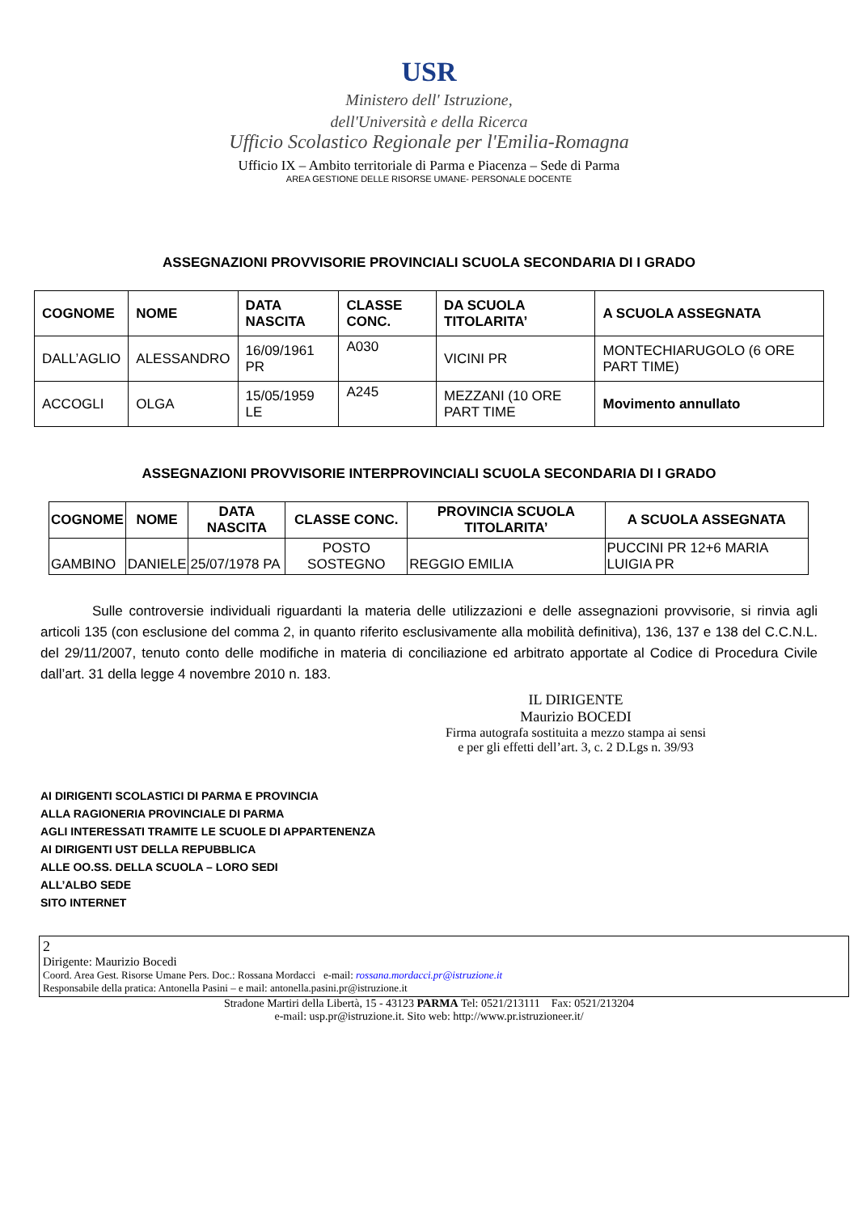USR
Ministero dell' Istruzione,
dell'Università e della Ricerca
Ufficio Scolastico Regionale per l'Emilia-Romagna
Ufficio IX – Ambito territoriale di Parma e Piacenza – Sede di Parma
AREA GESTIONE DELLE RISORSE UMANE- PERSONALE DOCENTE
ASSEGNAZIONI PROVVISORIE PROVINCIALI SCUOLA SECONDARIA DI I GRADO
| COGNOME | NOME | DATA NASCITA | CLASSE CONC. | DA SCUOLA TITOLARITA’ | A SCUOLA ASSEGNATA |
| --- | --- | --- | --- | --- | --- |
| DALL’AGLIO | ALESSANDRO | 16/09/1961 PR | A030 | VICINI PR | MONTECHIARUGOLO (6 ORE PART TIME) |
| ACCOGLI | OLGA | 15/05/1959 LE | A245 | MEZZANI (10 ORE PART TIME | Movimento annullato |
ASSEGNAZIONI PROVVISORIE INTERPROVINCIALI SCUOLA SECONDARIA DI I GRADO
| COGNOME | NOME | DATA NASCITA | CLASSE CONC. | PROVINCIA SCUOLA TITOLARITA’ | A SCUOLA ASSEGNATA |
| --- | --- | --- | --- | --- | --- |
| GAMBINO | DANIELE | 25/07/1978 PA | POSTO SOSTEGNO | REGGIO EMILIA | PUCCINI PR 12+6 MARIA LUIGIA PR |
Sulle controversie individuali riguardanti la materia delle utilizzazioni e delle assegnazioni provvisorie, si rinvia agli articoli 135 (con esclusione del comma 2, in quanto riferito esclusivamente alla mobilità definitiva), 136, 137 e 138 del C.C.N.L. del 29/11/2007, tenuto conto delle modifiche in materia di conciliazione ed arbitrato apportate al Codice di Procedura Civile dall’art. 31 della legge 4 novembre 2010 n. 183.
IL DIRIGENTE
Maurizio BOCEDI
Firma autografa sostituita a mezzo stampa ai sensi
e per gli effetti dell’art. 3, c. 2 D.Lgs n. 39/93
AI DIRIGENTI SCOLASTICI DI PARMA E PROVINCIA
ALLA RAGIONERIA PROVINCIALE DI PARMA
AGLI INTERESSATI TRAMITE LE SCUOLE DI APPARTENENZA
AI DIRIGENTI UST DELLA REPUBBLICA
ALLE OO.SS. DELLA SCUOLA – LORO SEDI
ALL’ALBO SEDE
SITO INTERNET
2
Dirigente: Maurizio Bocedi
Coord. Area Gest. Risorse Umane Pers. Doc.: Rossana Mordacci e-mail: rossana.mordacci.pr@istruzione.it
Responsabile della pratica: Antonella Pasini – e mail: antonella.pasini.pr@istruzione.it
Stradone Martiri della Libertà, 15 - 43123 PARMA Tel: 0521/213111 Fax: 0521/213204
e-mail: usp.pr@istruzione.it. Sito web: http://www.pr.istruzioneer.it/